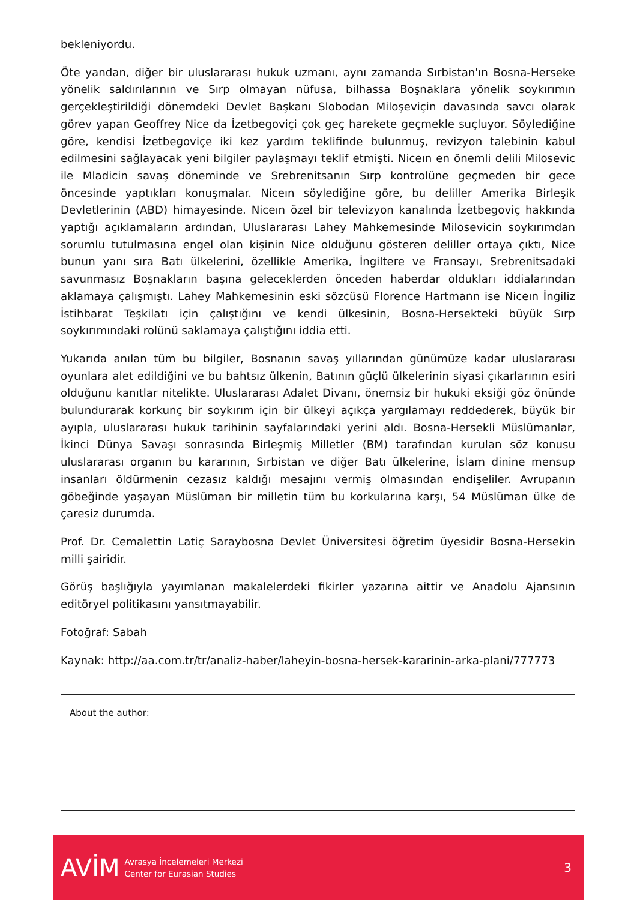bekleniyordu.
Öte yandan, diğer bir uluslararası hukuk uzmanı, aynı zamanda Sırbistan'ın Bosna-Herseke yönelik saldırılarının ve Sırp olmayan nüfusa, bilhassa Boşnaklara yönelik soykırımın gerçekleştirildiği dönemdeki Devlet Başkanı Slobodan Miloşeviçin davasında savcı olarak görev yapan Geoffrey Nice da İzetbegoviçi çok geç harekete geçmekle suçluyor. Söylediğine göre, kendisi İzetbegoviçe iki kez yardım teklifinde bulunmuş, revizyon talebinin kabul edilmesini sağlayacak yeni bilgiler paylaşmayı teklif etmişti. Niceın en önemli delili Milosevic ile Mladicin savaş döneminde ve Srebrenitsanın Sırp kontrolüne geçmeden bir gece öncesinde yaptıkları konuşmalar. Niceın söylediğine göre, bu deliller Amerika Birleşik Devletlerinin (ABD) himayesinde. Niceın özel bir televizyon kanalında İzetbegoviç hakkında yaptığı açıklamaların ardından, Uluslararası Lahey Mahkemesinde Milosevicin soykırımdan sorumlu tutulmasına engel olan kişinin Nice olduğunu gösteren deliller ortaya çıktı, Nice bunun yanı sıra Batı ülkelerini, özellikle Amerika, İngiltere ve Fransayı, Srebrenitsadaki savunmasız Boşnakların başına geleceklerden önceden haberdar oldukları iddialarından aklamaya çalışmıştı. Lahey Mahkemesinin eski sözcüsü Florence Hartmann ise Niceın İngiliz İstihbarat Teşkilatı için çalıştığını ve kendi ülkesinin, Bosna-Hersekteki büyük Sırp soykırımındaki rolünü saklamaya çalıştığını iddia etti.
Yukarıda anılan tüm bu bilgiler, Bosnanın savaş yıllarından günümüze kadar uluslararası oyunlara alet edildiğini ve bu bahtsız ülkenin, Batının güçlü ülkelerinin siyasi çıkarlarının esiri olduğunu kanıtlar nitelikte. Uluslararası Adalet Divanı, önemsiz bir hukuki eksiği göz önünde bulundurarak korkunç bir soykırım için bir ülkeyi açıkça yargılamayı reddederek, büyük bir ayıpla, uluslararası hukuk tarihinin sayfalarındaki yerini aldı. Bosna-Hersekli Müslümanlar, İkinci Dünya Savaşı sonrasında Birleşmiş Milletler (BM) tarafından kurulan söz konusu uluslararası organın bu kararının, Sırbistan ve diğer Batı ülkelerine, İslam dinine mensup insanları öldürmenin cezasız kaldığı mesajını vermiş olmasından endişeliler. Avrupanın göbeğinde yaşayan Müslüman bir milletin tüm bu korkularına karşı, 54 Müslüman ülke de çaresiz durumda.
Prof. Dr. Cemalettin Latiç Saraybosna Devlet Üniversitesi öğretim üyesidir Bosna-Hersekin milli şairidir.
Görüş başlığıyla yayımlanan makalelerdeki fikirler yazarına aittir ve Anadolu Ajansının editöryel politikasını yansıtmayabilir.
Fotoğraf: Sabah
Kaynak: http://aa.com.tr/tr/analiz-haber/laheyin-bosna-hersek-kararinin-arka-plani/777773
About the author:
AVİM
Avrasya İncelemeleri Merkezi
Center for Eurasian Studies
3